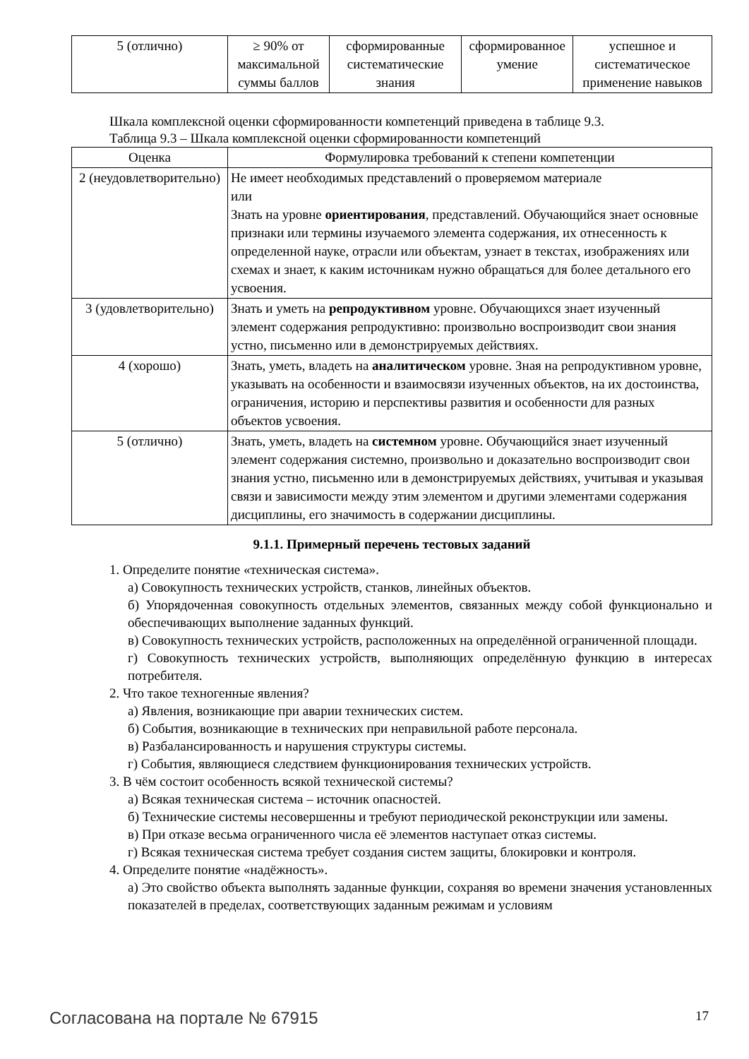| 5 (отлично) | ≥ 90% от максимальной суммы баллов | сформированные систематические знания | сформированное умение | успешное и систематическое применение навыков |
Шкала комплексной оценки сформированности компетенций приведена в таблице 9.3.
Таблица 9.3 – Шкала комплексной оценки сформированности компетенций
| Оценка | Формулировка требований к степени компетенции |
| --- | --- |
| 2 (неудовлетворительно) | Не имеет необходимых представлений о проверяемом материале или Знать на уровне ориентирования , представлений. Обучающийся знает основные признаки или термины изучаемого элемента содержания, их отнесенность к определенной науке, отрасли или объектам, узнает в текстах, изображениях или схемах и знает, к каким источникам нужно обращаться для более детального его усвоения. |
| 3 (удовлетворительно) | Знать и уметь на репродуктивном уровне. Обучающихся знает изученный элемент содержания репродуктивно: произвольно воспроизводит свои знания устно, письменно или в демонстрируемых действиях. |
| 4 (хорошо) | Знать, уметь, владеть на аналитическом уровне. Зная на репродуктивном уровне, указывать на особенности и взаимосвязи изученных объектов, на их достоинства, ограничения, историю и перспективы развития и особенности для разных объектов усвоения. |
| 5 (отлично) | Знать, уметь, владеть на системном уровне. Обучающийся знает изученный элемент содержания системно, произвольно и доказательно воспроизводит свои знания устно, письменно или в демонстрируемых действиях, учитывая и указывая связи и зависимости между этим элементом и другими элементами содержания дисциплины, его значимость в содержании дисциплины. |
9.1.1. Примерный перечень тестовых заданий
1. Определите понятие «техническая система».
а) Совокупность технических устройств, станков, линейных объектов.
б) Упорядоченная совокупность отдельных элементов, связанных между собой функционально и обеспечивающих выполнение заданных функций.
в) Совокупность технических устройств, расположенных на определённой ограниченной площади.
г) Совокупность технических устройств, выполняющих определённую функцию в интересах потребителя.
2. Что такое техногенные явления?
а) Явления, возникающие при аварии технических систем.
б) События, возникающие в технических при неправильной работе персонала.
в) Разбалансированность и нарушения структуры системы.
г) События, являющиеся следствием функционирования технических устройств.
3. В чём состоит особенность всякой технической системы?
а) Всякая техническая система – источник опасностей.
б) Технические системы несовершенны и требуют периодической реконструкции или замены.
в) При отказе весьма ограниченного числа её элементов наступает отказ системы.
г) Всякая техническая система требует создания систем защиты, блокировки и контроля.
4. Определите понятие «надёжность».
а) Это свойство объекта выполнять заданные функции, сохраняя во времени значения установленных показателей в пределах, соответствующих заданным режимам и условиям
Согласована на портале № 67915 17